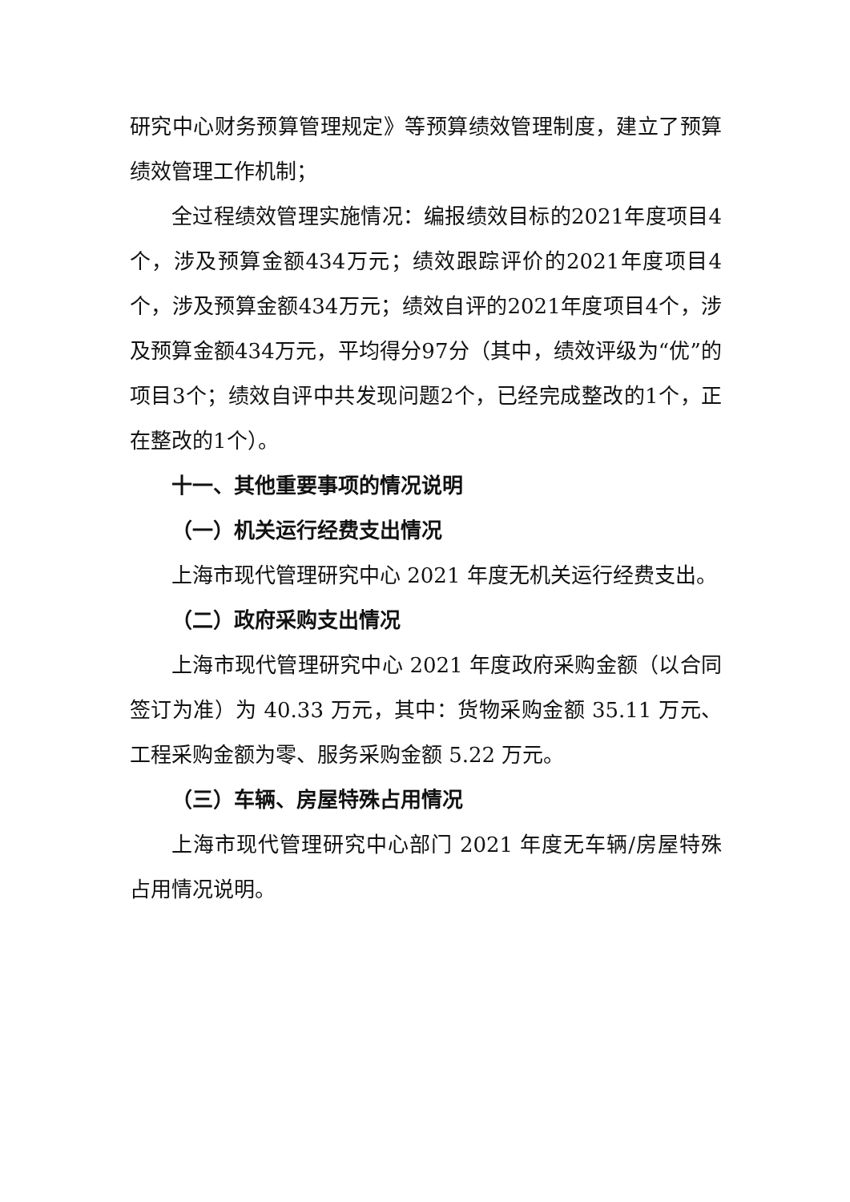研究中心财务预算管理规定》等预算绩效管理制度，建立了预算绩效管理工作机制；
全过程绩效管理实施情况：编报绩效目标的2021年度项目4个，涉及预算金额434万元；绩效跟踪评价的2021年度项目4个，涉及预算金额434万元；绩效自评的2021年度项目4个，涉及预算金额434万元，平均得分97分（其中，绩效评级为“优”的项目3个；绩效自评中共发现问题2个，已经完成整改的1个，正在整改的1个）。
十一、其他重要事项的情况说明
（一）机关运行经费支出情况
上海市现代管理研究中心 2021 年度无机关运行经费支出。
（二）政府采购支出情况
上海市现代管理研究中心 2021 年度政府采购金额（以合同签订为准）为 40.33 万元，其中：货物采购金额 35.11 万元、工程采购金额为零、服务采购金额 5.22 万元。
（三）车辆、房屋特殊占用情况
上海市现代管理研究中心部门 2021 年度无车辆/房屋特殊占用情况说明。